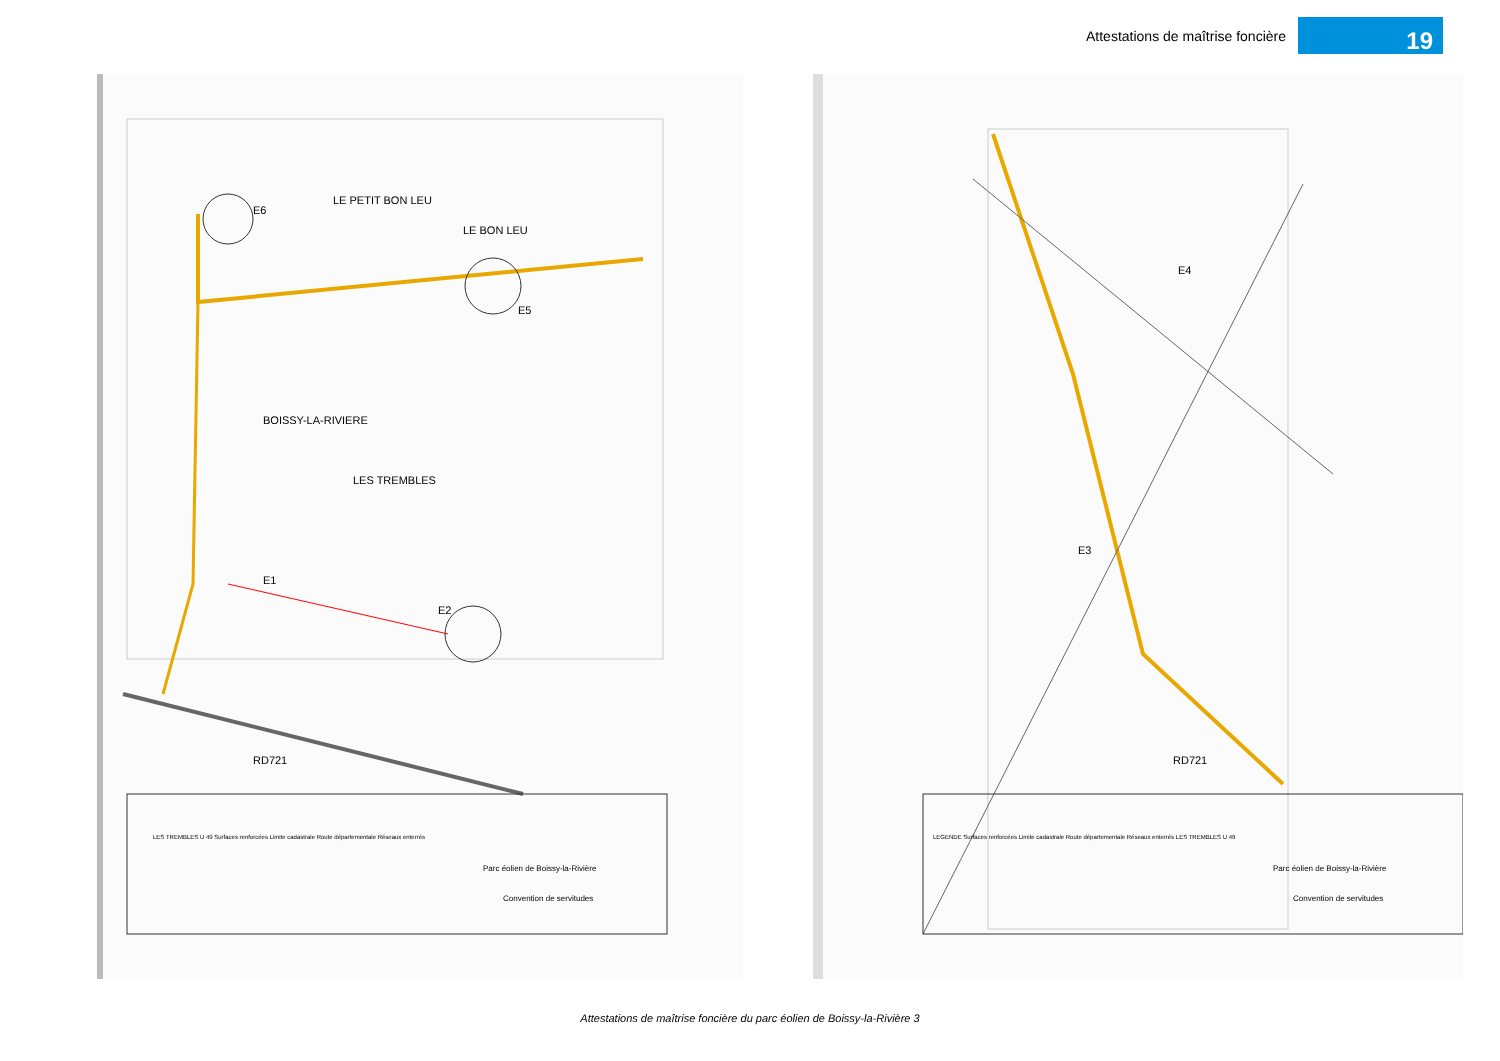Attestations de maîtrise foncière 19
E6
E5
E1
E2
LE PETIT BON LEU
LE BON LEU
LES TREMBLES
BOISSY-LA-RIVIERE
RD721
LES TREMBLES U 49 Surfaces renforcées Limite cadastrale Route départementale Réseaux enterrés
Parc éolien de Boissy-la-Rivière
Convention de servitudes
E4
E3
RD721
LEGENDE Surfaces renforcées Limite cadastrale Route départementale Réseaux enterrés LES TREMBLES U 49
Parc éolien de Boissy-la-Rivière
Convention de servitudes
Attestations de maîtrise foncière du parc éolien de Boissy-la-Rivière 3